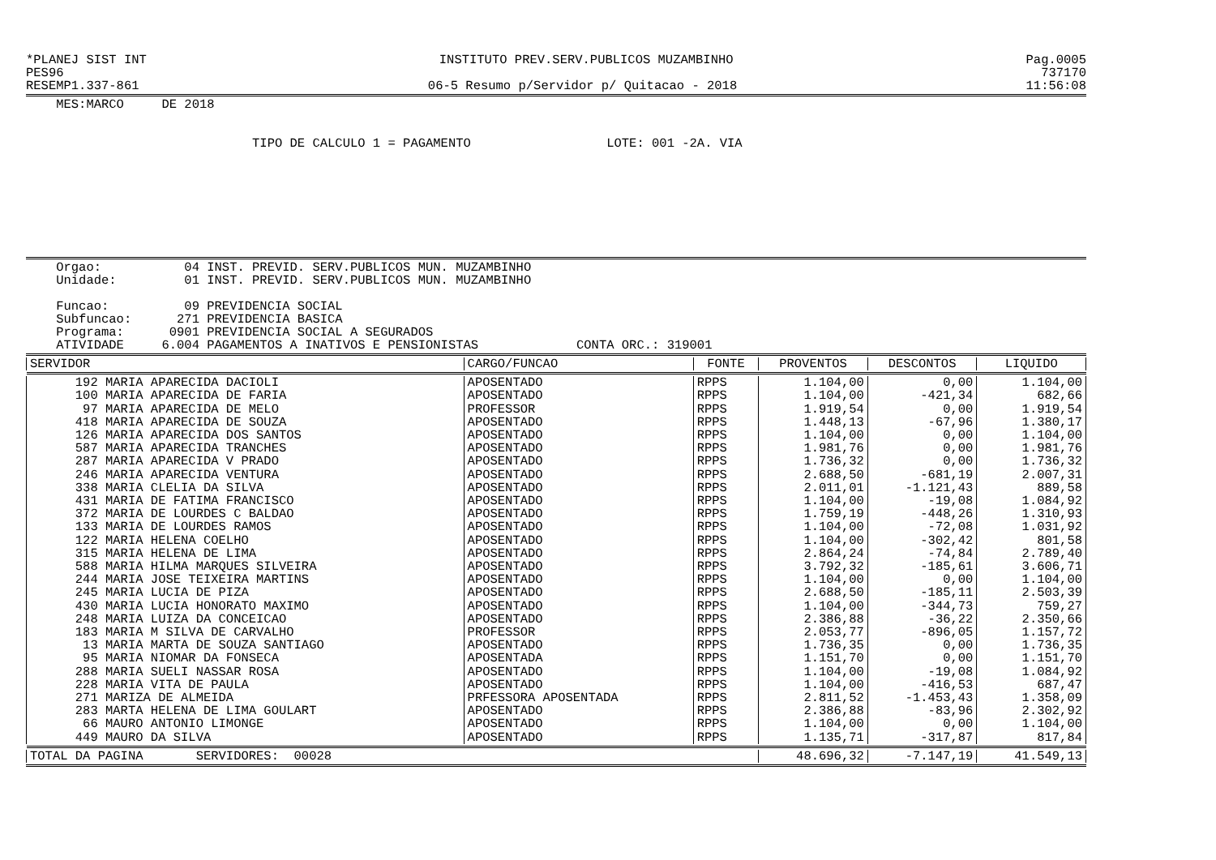*PLANEJ SIST INT INSTITUTO PREV.SERV.PUBLICOS MUZAMBINHO Pag.0005
PES96 737170
RESEMP1.337-861 06-5 Resumo p/Servidor p/ Quitacao - 2018 11:56:08
MES:MARCO DE 2018
TIPO DE CALCULO 1 = PAGAMENTO LOTE: 001 -2A. VIA
Orgao: 04 INST. PREVID. SERV.PUBLICOS MUN. MUZAMBINHO Unidade: 01 INST. PREVID. SERV.PUBLICOS MUN. MUZAMBINHO Funcao: 09 PREVIDENCIA SOCIAL Subfuncao: 271 PREVIDENCIA BASICA Programa: 0901 PREVIDENCIA SOCIAL A SEGURADOS ATIVIDADE 6.004 PAGAMENTOS A INATIVOS E PENSIONISTAS CONTA ORC.: 319001
| SERVIDOR | CARGO/FUNCAO | FONTE | PROVENTOS | DESCONTOS | LIQUIDO |
| --- | --- | --- | --- | --- | --- |
| 192 MARIA APARECIDA DACIOLI | APOSENTADO | RPPS | 1.104,00 | 0,00 | 1.104,00 |
| 100 MARIA APARECIDA DE FARIA | APOSENTADO | RPPS | 1.104,00 | -421,34 | 682,66 |
| 97 MARIA APARECIDA DE MELO | PROFESSOR | RPPS | 1.919,54 | 0,00 | 1.919,54 |
| 418 MARIA APARECIDA DE SOUZA | APOSENTADO | RPPS | 1.448,13 | -67,96 | 1.380,17 |
| 126 MARIA APARECIDA DOS SANTOS | APOSENTADO | RPPS | 1.104,00 | 0,00 | 1.104,00 |
| 587 MARIA APARECIDA TRANCHES | APOSENTADO | RPPS | 1.981,76 | 0,00 | 1.981,76 |
| 287 MARIA APARECIDA V PRADO | APOSENTADO | RPPS | 1.736,32 | 0,00 | 1.736,32 |
| 246 MARIA APARECIDA VENTURA | APOSENTADO | RPPS | 2.688,50 | -681,19 | 2.007,31 |
| 338 MARIA CLELIA DA SILVA | APOSENTADO | RPPS | 2.011,01 | -1.121,43 | 889,58 |
| 431 MARIA DE FATIMA FRANCISCO | APOSENTADO | RPPS | 1.104,00 | -19,08 | 1.084,92 |
| 372 MARIA DE LOURDES C BALDAO | APOSENTADO | RPPS | 1.759,19 | -448,26 | 1.310,93 |
| 133 MARIA DE LOURDES RAMOS | APOSENTADO | RPPS | 1.104,00 | -72,08 | 1.031,92 |
| 122 MARIA HELENA COELHO | APOSENTADO | RPPS | 1.104,00 | -302,42 | 801,58 |
| 315 MARIA HELENA DE LIMA | APOSENTADO | RPPS | 2.864,24 | -74,84 | 2.789,40 |
| 588 MARIA HILMA MARQUES SILVEIRA | APOSENTADO | RPPS | 3.792,32 | -185,61 | 3.606,71 |
| 244 MARIA JOSE TEIXEIRA MARTINS | APOSENTADO | RPPS | 1.104,00 | 0,00 | 1.104,00 |
| 245 MARIA LUCIA DE PIZA | APOSENTADO | RPPS | 2.688,50 | -185,11 | 2.503,39 |
| 430 MARIA LUCIA HONORATO MAXIMO | APOSENTADO | RPPS | 1.104,00 | -344,73 | 759,27 |
| 248 MARIA LUIZA DA CONCEICAO | APOSENTADO | RPPS | 2.386,88 | -36,22 | 2.350,66 |
| 183 MARIA M SILVA DE CARVALHO | PROFESSOR | RPPS | 2.053,77 | -896,05 | 1.157,72 |
| 13 MARIA MARTA DE SOUZA SANTIAGO | APOSENTADO | RPPS | 1.736,35 | 0,00 | 1.736,35 |
| 95 MARIA NIOMAR DA FONSECA | APOSENTADA | RPPS | 1.151,70 | 0,00 | 1.151,70 |
| 288 MARIA SUELI NASSAR ROSA | APOSENTADO | RPPS | 1.104,00 | -19,08 | 1.084,92 |
| 228 MARIA VITA DE PAULA | APOSENTADO | RPPS | 1.104,00 | -416,53 | 687,47 |
| 271 MARIZA DE ALMEIDA | PRFESSORA APOSENTADA | RPPS | 2.811,52 | -1.453,43 | 1.358,09 |
| 283 MARTA HELENA DE LIMA GOULART | APOSENTADO | RPPS | 2.386,88 | -83,96 | 2.302,92 |
| 66 MAURO ANTONIO LIMONGE | APOSENTADO | RPPS | 1.104,00 | 0,00 | 1.104,00 |
| 449 MAURO DA SILVA | APOSENTADO | RPPS | 1.135,71 | -317,87 | 817,84 |
| TOTAL DA PAGINA SERVIDORES: 00028 | | | 48.696,32 | -7.147,19 | 41.549,13 |